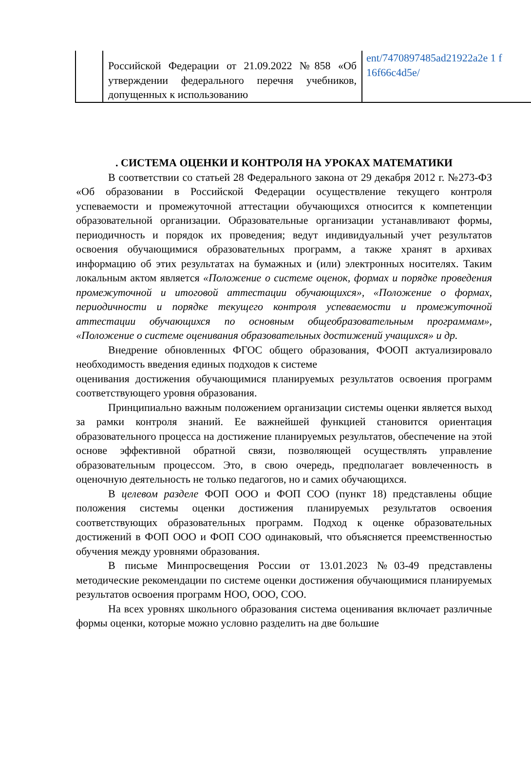| | Российской Федерации от 21.09.2022 №858 «Об утверждении федерального перечня учебников, допущенных к использованию | ent/7470897485ad21922a2e 1 f 16f66c4d5e/ |
. СИСТЕМА ОЦЕНКИ И КОНТРОЛЯ НА УРОКАХ МАТЕМАТИКИ
В соответствии со статьей 28 Федерального закона от 29 декабря 2012 г. №273-ФЗ «Об образовании в Российской Федерации осуществление текущего контроля успеваемости и промежуточной аттестации обучающихся относится к компетенции образовательной организации. Образовательные организации устанавливают формы, периодичность и порядок их проведения; ведут индивидуальный учет результатов освоения обучающимися образовательных программ, а также хранят в архивах информацию об этих результатах на бумажных и (или) электронных носителях. Таким локальным актом является «Положение о системе оценок, формах и порядке проведения промежуточной и итоговой аттестации обучающихся», «Положение о формах, периодичности и порядке текущего контроля успеваемости и промежуточной аттестации обучающихся по основным общеобразовательным программам», «Положение о системе оценивания образовательных достижений учащихся» и др.
Внедрение обновленных ФГОС общего образования, ФООП актуализировало необходимость введения единых подходов к системе
оценивания достижения обучающимися планируемых результатов освоения программ соответствующего уровня образования.
Принципиально важным положением организации системы оценки является выход за рамки контроля знаний. Ее важнейшей функцией становится ориентация образовательного процесса на достижение планируемых результатов, обеспечение на этой основе эффективной обратной связи, позволяющей осуществлять управление образовательным процессом. Это, в свою очередь, предполагает вовлеченность в оценочную деятельность не только педагогов, но и самих обучающихся.
В целевом разделе ФОП ООО и ФОП СОО (пункт 18) представлены общие положения системы оценки достижения планируемых результатов освоения соответствующих образовательных программ. Подход к оценке образовательных достижений в ФОП ООО и ФОП СОО одинаковый, что объясняется преемственностью обучения между уровнями образования.
В письме Минпросвещения России от 13.01.2023 №03-49 представлены методические рекомендации по системе оценки достижения обучающимися планируемых результатов освоения программ НОО, ООО, СОО.
На всех уровнях школьного образования система оценивания включает различные формы оценки, которые можно условно разделить на две большие